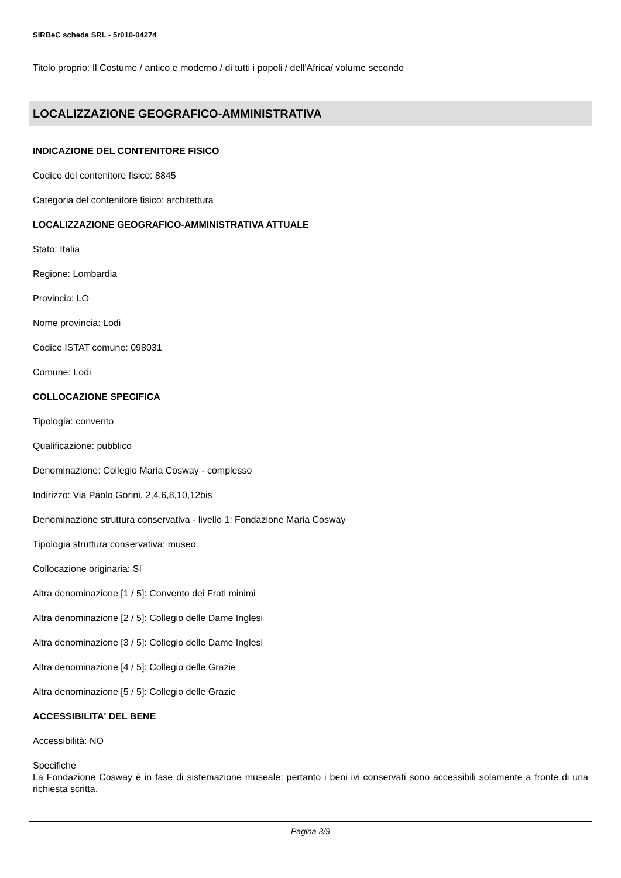SIRBeC scheda SRL - 5r010-04274
Titolo proprio: Il Costume / antico e moderno / di tutti i popoli / dell'Africa/ volume secondo
LOCALIZZAZIONE GEOGRAFICO-AMMINISTRATIVA
INDICAZIONE DEL CONTENITORE FISICO
Codice del contenitore fisico: 8845
Categoria del contenitore fisico: architettura
LOCALIZZAZIONE GEOGRAFICO-AMMINISTRATIVA ATTUALE
Stato: Italia
Regione: Lombardia
Provincia: LO
Nome provincia: Lodi
Codice ISTAT comune: 098031
Comune: Lodi
COLLOCAZIONE SPECIFICA
Tipologia: convento
Qualificazione: pubblico
Denominazione: Collegio Maria Cosway - complesso
Indirizzo: Via Paolo Gorini, 2,4,6,8,10,12bis
Denominazione struttura conservativa - livello 1: Fondazione Maria Cosway
Tipologia struttura conservativa: museo
Collocazione originaria: SI
Altra denominazione [1 / 5]: Convento dei Frati minimi
Altra denominazione [2 / 5]: Collegio delle Dame Inglesi
Altra denominazione [3 / 5]: Collegio delle Dame Inglesi
Altra denominazione [4 / 5]: Collegio delle Grazie
Altra denominazione [5 / 5]: Collegio delle Grazie
ACCESSIBILITA' DEL BENE
Accessibilità: NO
Specifiche
La Fondazione Cosway è in fase di sistemazione museale; pertanto i beni ivi conservati sono accessibili solamente a fronte di una richiesta scritta.
Pagina 3/9